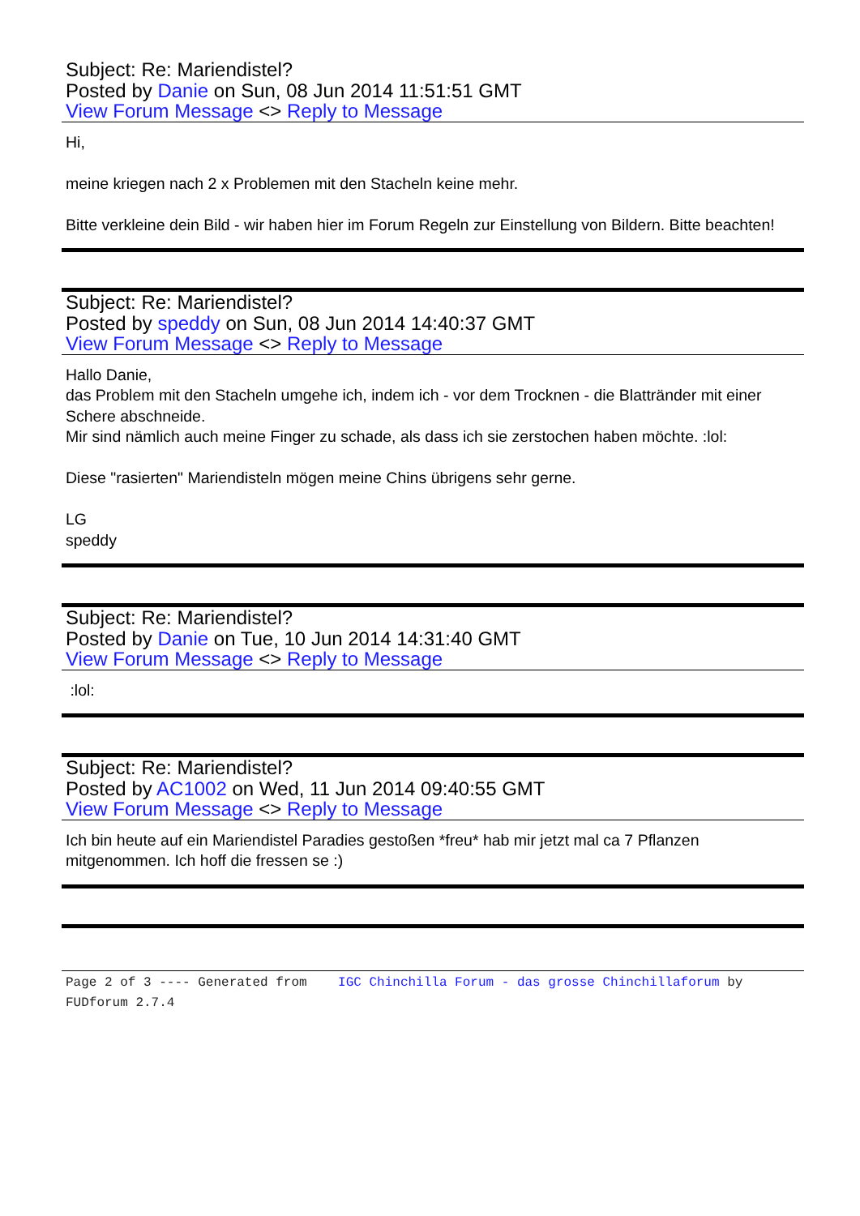Subject: Re: Mariendistel?
Posted by Danie on Sun, 08 Jun 2014 11:51:51 GMT
View Forum Message <> Reply to Message
Hi,
meine kriegen nach 2 x Problemen mit den Stacheln keine mehr.
Bitte verkleine dein Bild - wir haben hier im Forum Regeln zur Einstellung von Bildern. Bitte beachten!
Subject: Re: Mariendistel?
Posted by speddy on Sun, 08 Jun 2014 14:40:37 GMT
View Forum Message <> Reply to Message
Hallo Danie,
das Problem mit den Stacheln umgehe ich, indem ich - vor dem Trocknen - die Blattränder mit einer Schere abschneide.
Mir sind nämlich auch meine Finger zu schade, als dass ich sie zerstochen haben möchte. :lol:
Diese "rasierten" Mariendisteln mögen meine Chins übrigens sehr gerne.
LG
speddy
Subject: Re: Mariendistel?
Posted by Danie on Tue, 10 Jun 2014 14:31:40 GMT
View Forum Message <> Reply to Message
:lol:
Subject: Re: Mariendistel?
Posted by AC1002 on Wed, 11 Jun 2014 09:40:55 GMT
View Forum Message <> Reply to Message
Ich bin heute auf ein Mariendistel Paradies gestoßen *freu* hab mir jetzt mal ca 7 Pflanzen mitgenommen. Ich hoff die fressen se :)
Page 2 of 3 ---- Generated from IGC Chinchilla Forum - das grosse Chinchillaforum by FUDforum 2.7.4